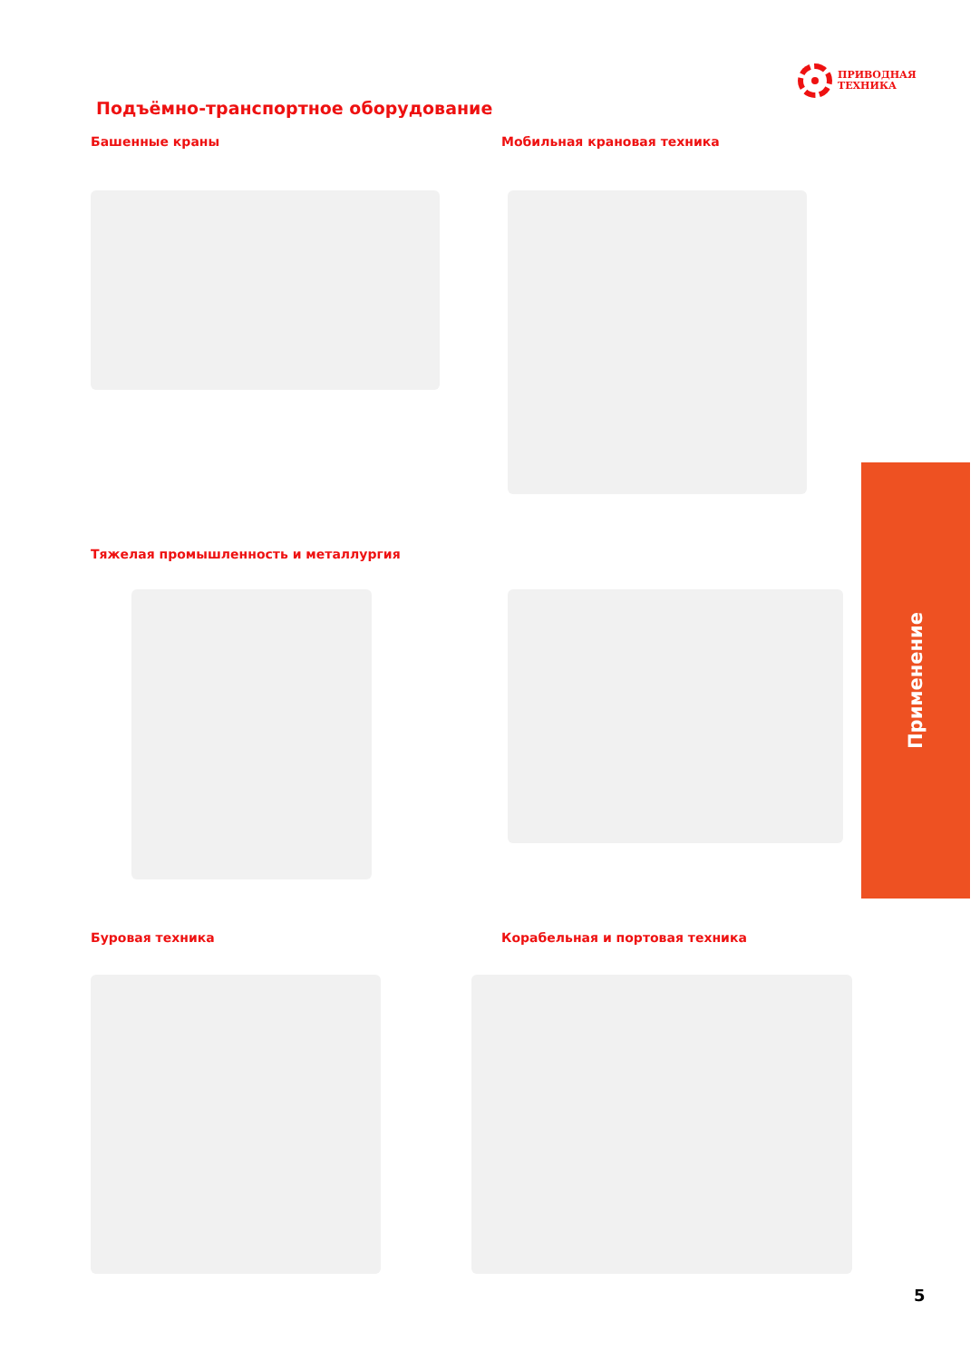ПРИВОДНАЯ
ТЕХНИКА
Подъёмно-транспортное оборудование
Башенные краны Мобильная крановая техника
Тяжелая промышленность и металлургия
Применение
Буровая техника Корабельная и портовая техника
5